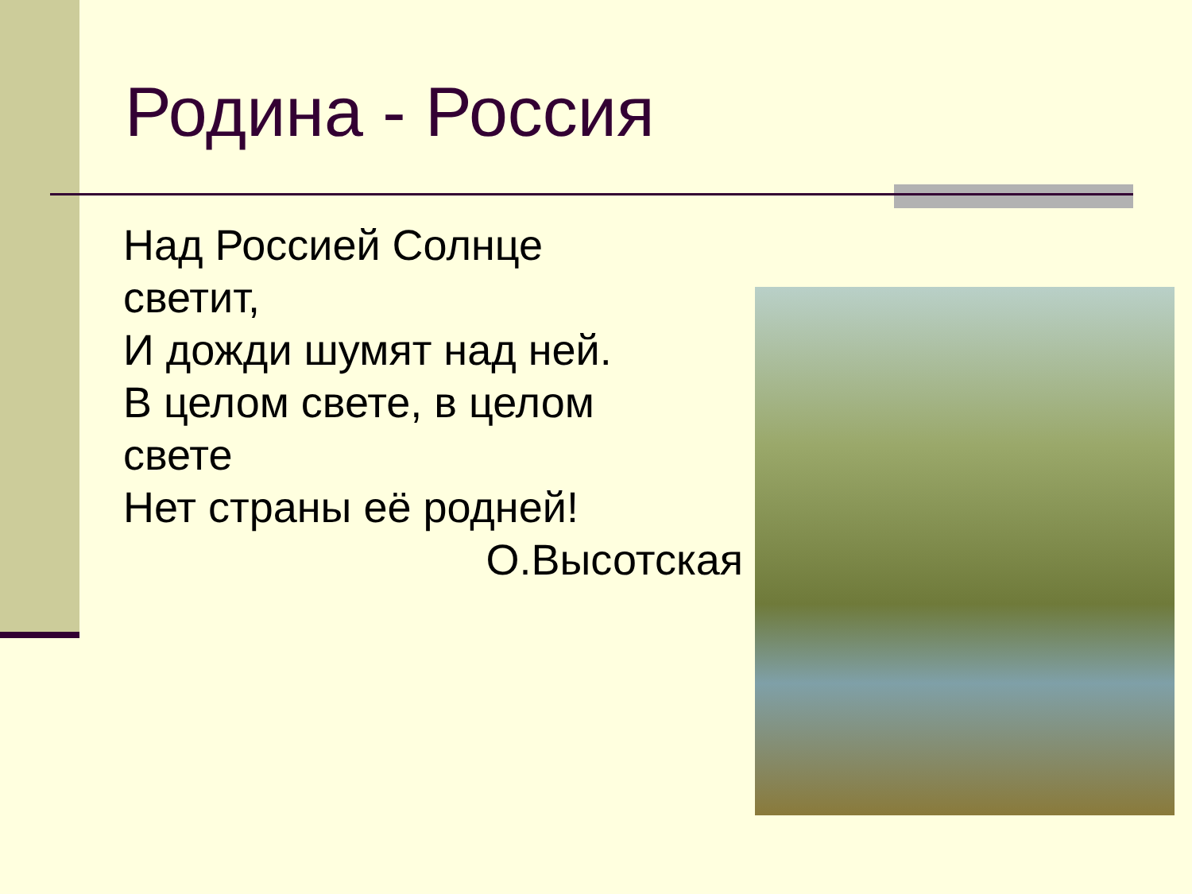Родина - Россия
Над Россией Солнце
светит,
И дожди шумят над ней.
В целом свете, в целом
свете
Нет страны её родней!
О.Высотская